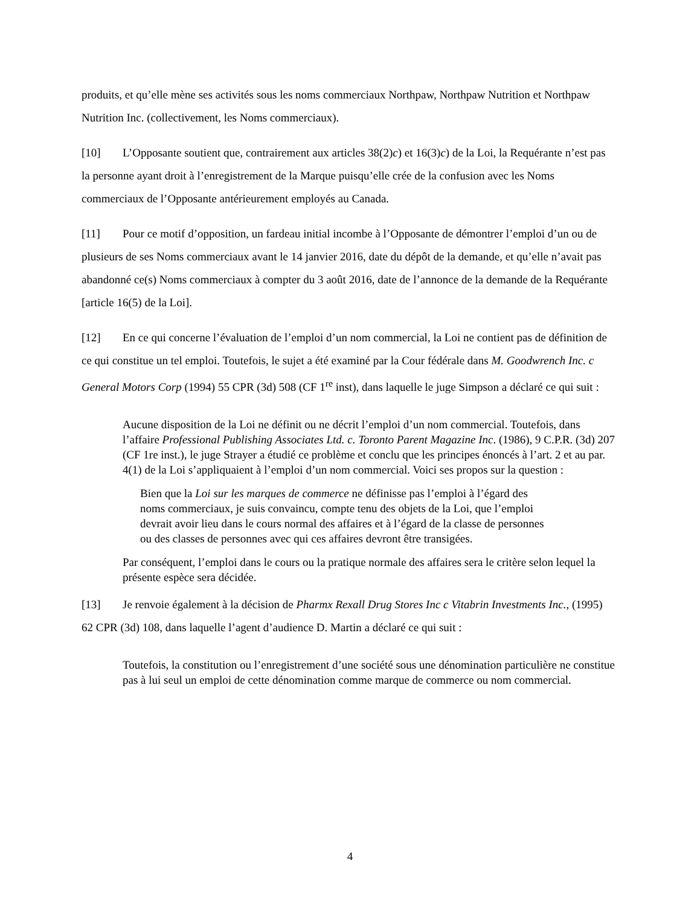produits, et qu’elle mène ses activités sous les noms commerciaux Northpaw, Northpaw Nutrition et Northpaw Nutrition Inc. (collectivement, les Noms commerciaux).
[10] L’Opposante soutient que, contrairement aux articles 38(2)c) et 16(3)c) de la Loi, la Requérante n’est pas la personne ayant droit à l’enregistrement de la Marque puisqu’elle crée de la confusion avec les Noms commerciaux de l’Opposante antérieurement employés au Canada.
[11] Pour ce motif d’opposition, un fardeau initial incombe à l’Opposante de démontrer l’emploi d’un ou de plusieurs de ses Noms commerciaux avant le 14 janvier 2016, date du dépôt de la demande, et qu’elle n’avait pas abandonné ce(s) Noms commerciaux à compter du 3 août 2016, date de l’annonce de la demande de la Requérante [article 16(5) de la Loi].
[12] En ce qui concerne l’évaluation de l’emploi d’un nom commercial, la Loi ne contient pas de définition de ce qui constitue un tel emploi. Toutefois, le sujet a été examiné par la Cour fédérale dans M. Goodwrench Inc. c General Motors Corp (1994) 55 CPR (3d) 508 (CF 1<sup>re</sup> inst), dans laquelle le juge Simpson a déclaré ce qui suit :
Aucune disposition de la Loi ne définit ou ne décrit l’emploi d’un nom commercial. Toutefois, dans l’affaire Professional Publishing Associates Ltd. c. Toronto Parent Magazine Inc. (1986), 9 C.P.R. (3d) 207 (CF 1re inst.), le juge Strayer a étudié ce problème et conclu que les principes énoncés à l’art. 2 et au par. 4(1) de la Loi s’appliquaient à l’emploi d’un nom commercial. Voici ses propos sur la question :
Bien que la Loi sur les marques de commerce ne définisse pas l’emploi à l’égard des noms commerciaux, je suis convaincu, compte tenu des objets de la Loi, que l’emploi devrait avoir lieu dans le cours normal des affaires et à l’égard de la classe de personnes ou des classes de personnes avec qui ces affaires devront être transigées.
Par conséquent, l’emploi dans le cours ou la pratique normale des affaires sera le critère selon lequel la présente espèce sera décidée.
[13] Je renvoie également à la décision de Pharmx Rexall Drug Stores Inc c Vitabrin Investments Inc., (1995) 62 CPR (3d) 108, dans laquelle l’agent d’audience D. Martin a déclaré ce qui suit :
Toutefois, la constitution ou l’enregistrement d’une société sous une dénomination particulière ne constitue pas à lui seul un emploi de cette dénomination comme marque de commerce ou nom commercial.
4